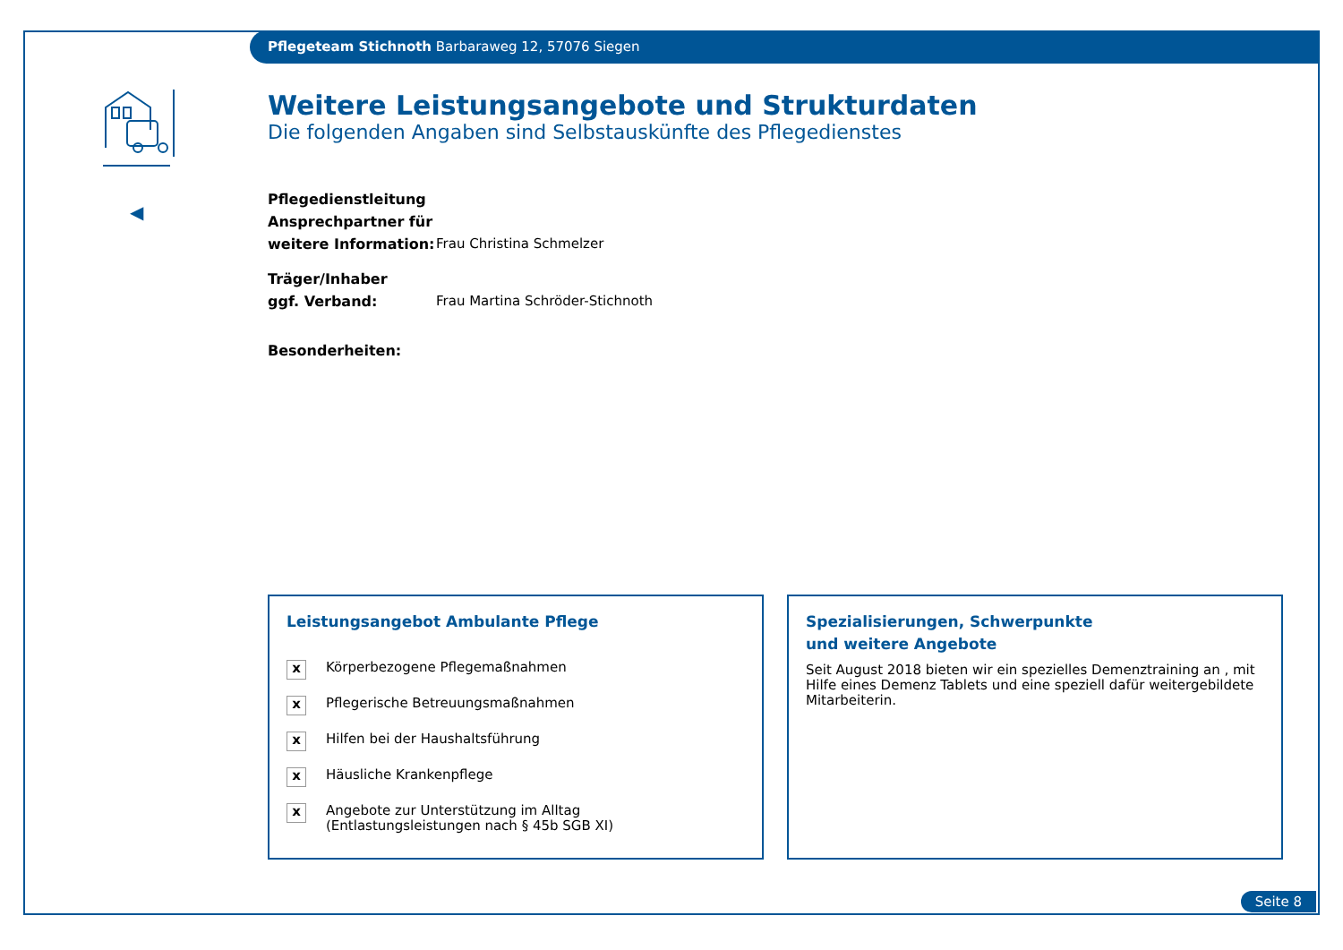Pflegeteam Stichnoth Barbaraweg 12, 57076 Siegen
◀
Weitere Leistungsangebote und Strukturdaten
Die folgenden Angaben sind Selbstauskünfte des Pflegedienstes
Pflegedienstleitung
Ansprechpartner für
weitere Information:
Frau Christina Schmelzer
Träger/Inhaber
ggf. Verband:
Frau Martina Schröder-Stichnoth
Besonderheiten:
Leistungsangebot Ambulante Pflege
x Körperbezogene Pflegemaßnahmen
x Pflegerische Betreuungsmaßnahmen
x Hilfen bei der Haushaltsführung
x Häusliche Krankenpflege
x Angebote zur Unterstützung im Alltag
(Entlastungsleistungen nach § 45b SGB XI)
Spezialisierungen, Schwerpunkte
und weitere Angebote
Seit August 2018 bieten wir ein spezielles Demenztraining an , mit Hilfe eines Demenz Tablets und eine speziell dafür weitergebildete Mitarbeiterin.
Seite 8